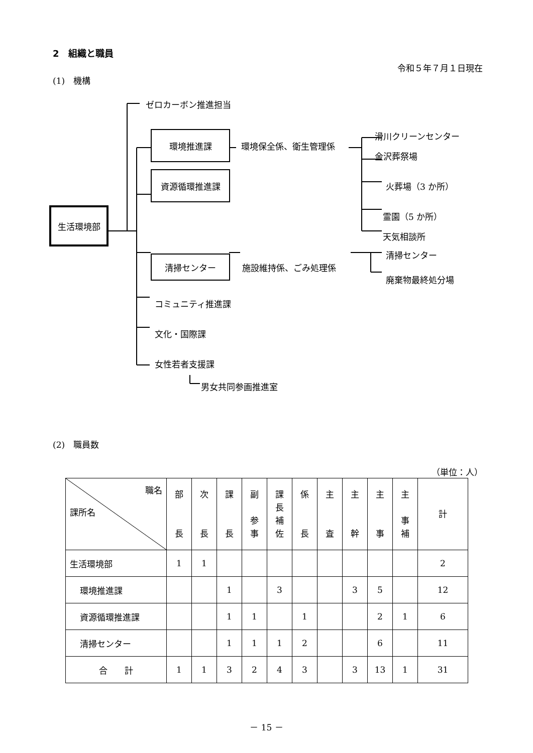2　組織と職員
令和５年７月１日現在
(1)　機構
ゼロカーボン推進担当
環境推進課
環境保全係、衛生管理係
滑川クリーンセンター
金沢葬祭場
資源循環推進課
火葬場（3 か所）
生活環境部
霊園（5 か所）
天気相談所
清掃センター
施設維持係、ごみ処理係
清掃センター
廃棄物最終処分場
コミュニティ推進課
文化・国際課
女性若者支援課
男女共同参画推進室
(2)　職員数
（単位：人）
| 職名 課所名 | 部 長 | 次 長 | 課 長 | 副 参 事 | 課 長 補 佐 | 係 長 | 主 査 | 主 幹 | 主 事 | 主 事 補 | 計 |
| --- | --- | --- | --- | --- | --- | --- | --- | --- | --- | --- | --- |
| 生活環境部 | 1 | 1 | | | | | | | | | 2 |
| 環境推進課 | | | 1 | | 3 | | | 3 | 5 | | 12 |
| 資源循環推進課 | | | 1 | 1 | | 1 | | | 2 | 1 | 6 |
| 清掃センター | | | 1 | 1 | 1 | 2 | | | 6 | | 11 |
| 合 計 | 1 | 1 | 3 | 2 | 4 | 3 | | 3 | 13 | 1 | 31 |
－ 15 －